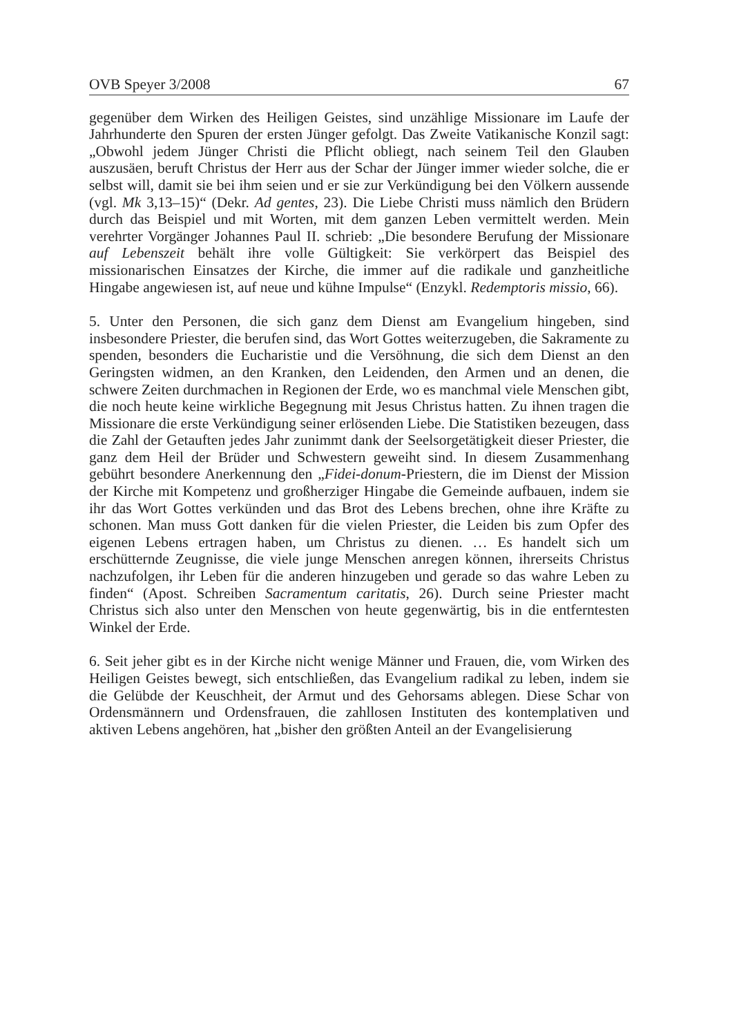OVB Speyer 3/2008 67
gegenüber dem Wirken des Heiligen Geistes, sind unzählige Missionare im Laufe der Jahrhunderte den Spuren der ersten Jünger gefolgt. Das Zweite Vatikanische Konzil sagt: „Obwohl jedem Jünger Christi die Pflicht obliegt, nach seinem Teil den Glauben auszusäen, beruft Christus der Herr aus der Schar der Jünger immer wieder solche, die er selbst will, damit sie bei ihm seien und er sie zur Verkündigung bei den Völkern aussende (vgl. Mk 3,13–15)“ (Dekr. Ad gentes, 23). Die Liebe Christi muss nämlich den Brüdern durch das Beispiel und mit Worten, mit dem ganzen Leben vermittelt werden. Mein verehrter Vorgänger Johannes Paul II. schrieb: „Die besondere Berufung der Missionare auf Lebenszeit behält ihre volle Gültigkeit: Sie verkörpert das Beispiel des missionarischen Einsatzes der Kirche, die immer auf die radikale und ganzheitliche Hingabe angewiesen ist, auf neue und kühne Impulse“ (Enzykl. Redemptoris missio, 66).
5. Unter den Personen, die sich ganz dem Dienst am Evangelium hingeben, sind insbesondere Priester, die berufen sind, das Wort Gottes weiterzugeben, die Sakramente zu spenden, besonders die Eucharistie und die Versöhnung, die sich dem Dienst an den Geringsten widmen, an den Kranken, den Leidenden, den Armen und an denen, die schwere Zeiten durchmachen in Regionen der Erde, wo es manchmal viele Menschen gibt, die noch heute keine wirkliche Begegnung mit Jesus Christus hatten. Zu ihnen tragen die Missionare die erste Verkündigung seiner erlösenden Liebe. Die Statistiken bezeugen, dass die Zahl der Getauften jedes Jahr zunimmt dank der Seelsorgetätigkeit dieser Priester, die ganz dem Heil der Brüder und Schwestern geweiht sind. In diesem Zusammenhang gebührt besondere Anerkennung den „Fidei-donum-Priestern, die im Dienst der Mission der Kirche mit Kompetenz und großherziger Hingabe die Gemeinde aufbauen, indem sie ihr das Wort Gottes verkünden und das Brot des Lebens brechen, ohne ihre Kräfte zu schonen. Man muss Gott danken für die vielen Priester, die Leiden bis zum Opfer des eigenen Lebens ertragen haben, um Christus zu dienen. … Es handelt sich um erschütternde Zeugnisse, die viele junge Menschen anregen können, ihrerseits Christus nachzufolgen, ihr Leben für die anderen hinzugeben und gerade so das wahre Leben zu finden“ (Apost. Schreiben Sacramentum caritatis, 26). Durch seine Priester macht Christus sich also unter den Menschen von heute gegenwärtig, bis in die entferntesten Winkel der Erde.
6. Seit jeher gibt es in der Kirche nicht wenige Männer und Frauen, die, vom Wirken des Heiligen Geistes bewegt, sich entschließen, das Evangelium radikal zu leben, indem sie die Gelübde der Keuschheit, der Armut und des Gehorsams ablegen. Diese Schar von Ordensmännern und Ordensfrauen, die zahllosen Instituten des kontemplativen und aktiven Lebens angehören, hat „bisher den größten Anteil an der Evangelisierung